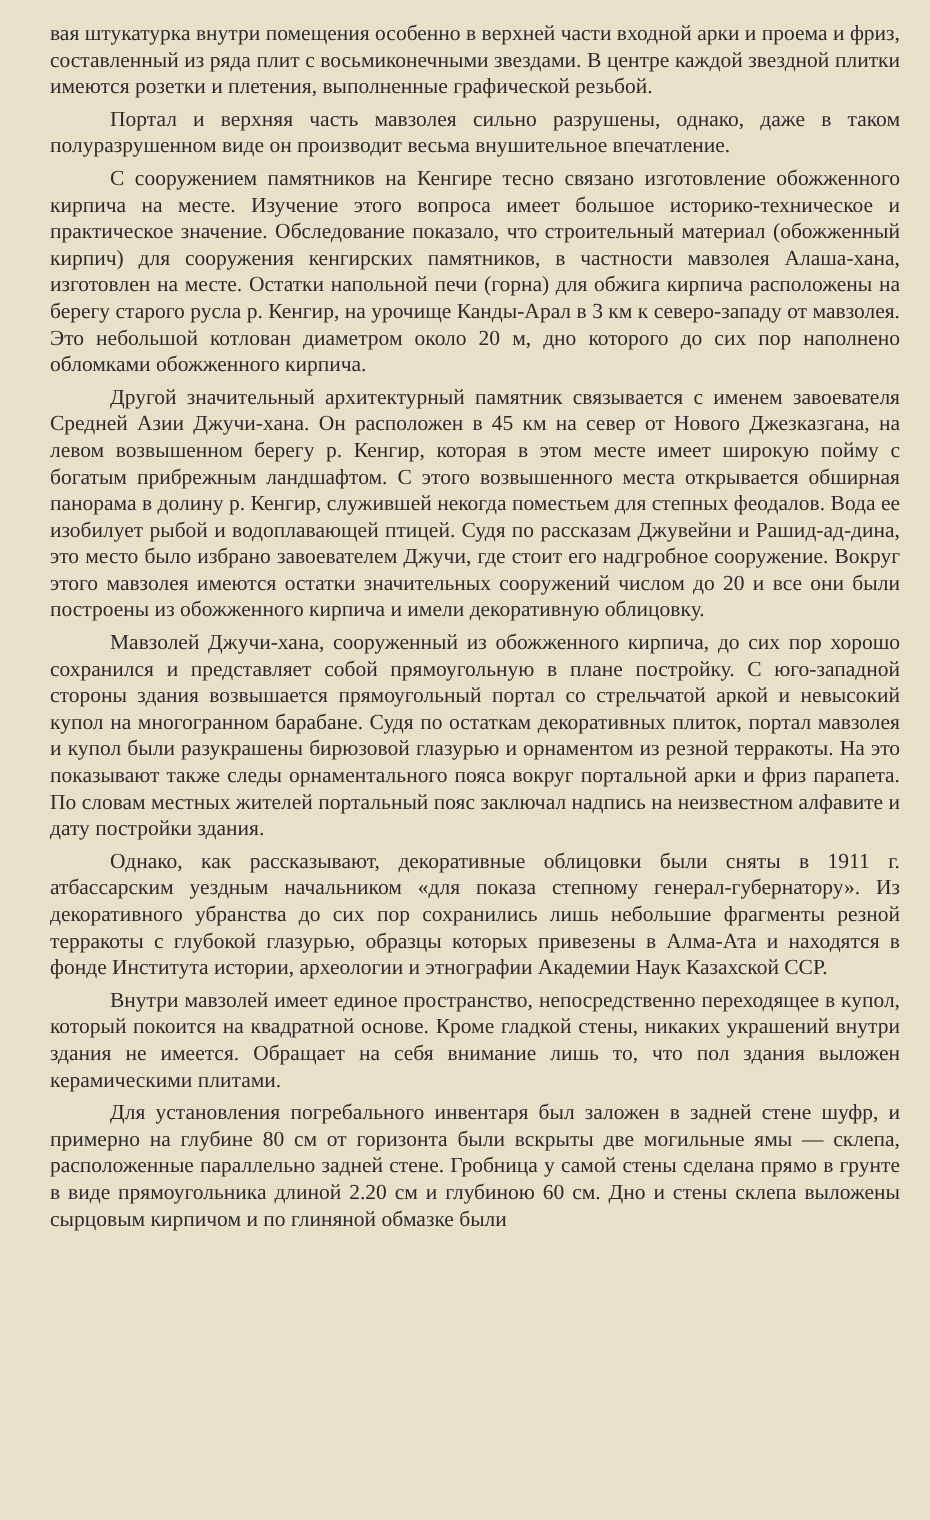вая штукатурка внутри помещения особенно в верхней части входной арки и проема и фриз, составленный из ряда плит с восьмиконечными звездами. В центре каждой звездной плитки имеются розетки и плетения, выполненные графической резьбой.
Портал и верхняя часть мавзолея сильно разрушены, однако, даже в таком полуразрушенном виде он производит весьма внушительное впечатление.
С сооружением памятников на Кенгире тесно связано изготовление обожженного кирпича на месте. Изучение этого вопроса имеет большое историко-техническое и практическое значение. Обследование показало, что строительный материал (обожженный кирпич) для сооружения кенгирских памятников, в частности мавзолея Алаша-хана, изготовлен на месте. Остатки напольной печи (горна) для обжига кирпича расположены на берегу старого русла р. Кенгир, на урочище Канды-Арал в 3 км к северо-западу от мавзолея. Это небольшой котлован диаметром около 20 м, дно которого до сих пор наполнено обломками обожженного кирпича.
Другой значительный архитектурный памятник связывается с именем завоевателя Средней Азии Джучи-хана. Он расположен в 45 км на север от Нового Джезказгана, на левом возвышенном берегу р. Кенгир, которая в этом месте имеет широкую пойму с богатым прибрежным ландшафтом. С этого возвышенного места открывается обширная панорама в долину р. Кенгир, служившей некогда поместьем для степных феодалов. Вода ее изобилует рыбой и водоплавающей птицей. Судя по рассказам Джувейни и Рашид-ад-дина, это место было избрано завоевателем Джучи, где стоит его надгробное сооружение. Вокруг этого мавзолея имеются остатки значительных сооружений числом до 20 и все они были построены из обожженного кирпича и имели декоративную облицовку.
Мавзолей Джучи-хана, сооруженный из обожженного кирпича, до сих пор хорошо сохранился и представляет собой прямоугольную в плане постройку. С юго-западной стороны здания возвышается прямоугольный портал со стрельчатой аркой и невысокий купол на многогранном барабане. Судя по остаткам декоративных плиток, портал мавзолея и купол были разукрашены бирюзовой глазурью и орнаментом из резной терракоты. На это показывают также следы орнаментального пояса вокруг портальной арки и фриз парапета. По словам местных жителей портальный пояс заключал надпись на неизвестном алфавите и дату постройки здания.
Однако, как рассказывают, декоративные облицовки были сняты в 1911 г. атбассарским уездным начальником «для показа степному генерал-губернатору». Из декоративного убранства до сих пор сохранились лишь небольшие фрагменты резной терракоты с глубокой глазурью, образцы которых привезены в Алма-Ата и находятся в фонде Института истории, археологии и этнографии Академии Наук Казахской ССР.
Внутри мавзолей имеет единое пространство, непосредственно переходящее в купол, который покоится на квадратной основе. Кроме гладкой стены, никаких украшений внутри здания не имеется. Обращает на себя внимание лишь то, что пол здания выложен керамическими плитами.
Для установления погребального инвентаря был заложен в задней стене шуфр, и примерно на глубине 80 см от горизонта были вскрыты две могильные ямы — склепа, расположенные параллельно задней стене. Гробница у самой стены сделана прямо в грунте в виде прямоугольника длиной 2.20 см и глубиною 60 см. Дно и стены склепа выложены сырцовым кирпичом и по глиняной обмазке были